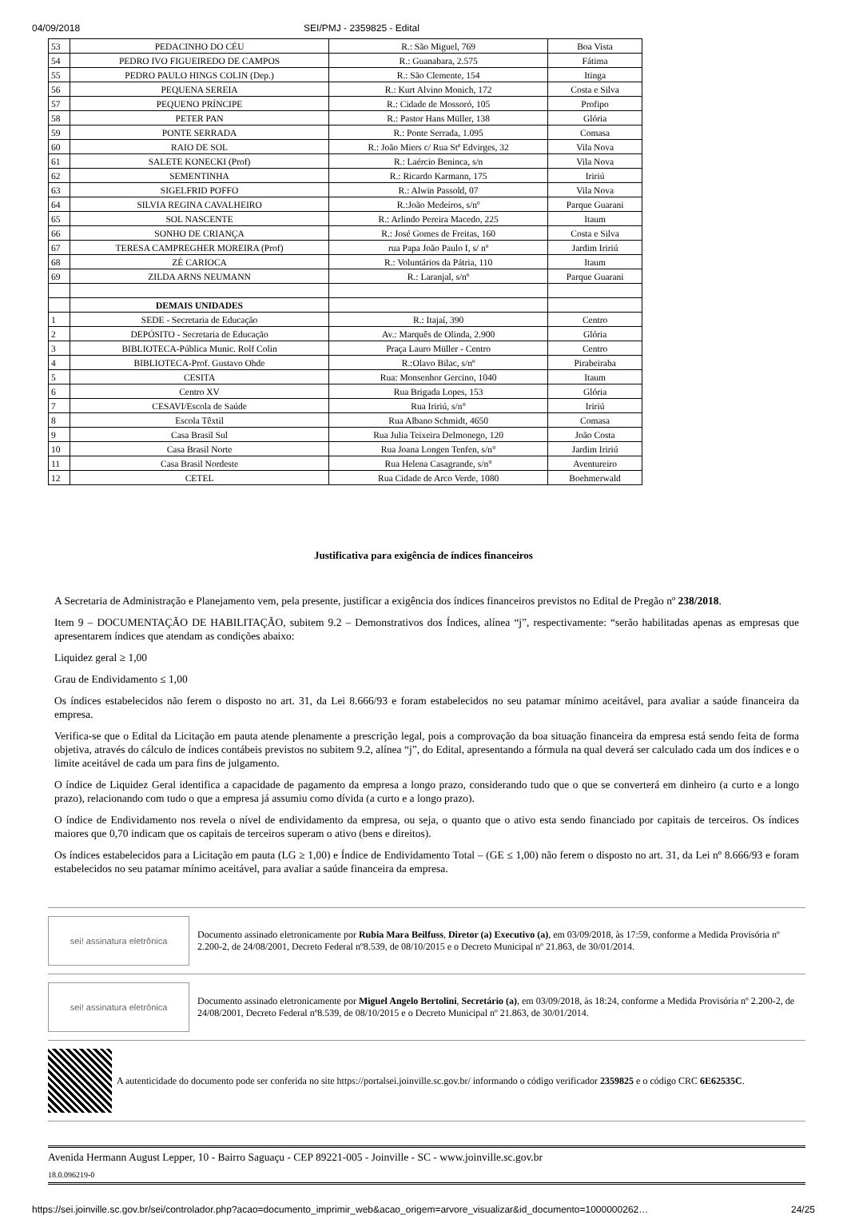04/09/2018 SEI/PMJ - 2359825 - Edital
| 53 | PEDACINHO DO CÉU | R.: São Miguel, 769 | Boa Vista |
| 54 | PEDRO IVO FIGUEIREDO DE CAMPOS | R.: Guanabara, 2.575 | Fátima |
| 55 | PEDRO PAULO HINGS COLIN (Dep.) | R.: São Clemente, 154 | Itinga |
| 56 | PEQUENA SEREIA | R.: Kurt Alvino Monich, 172 | Costa e Silva |
| 57 | PEQUENO PRÍNCIPE | R.: Cidade de Mossoró, 105 | Profipo |
| 58 | PETER PAN | R.: Pastor Hans Müller, 138 | Glória |
| 59 | PONTE SERRADA | R.: Ponte Serrada, 1.095 | Comasa |
| 60 | RAIO DE SOL | R.: João Miers c/ Rua Stª Edvirges, 32 | Vila Nova |
| 61 | SALETE KONECKI (Prof) | R.: Laércio Beninca, s/n | Vila Nova |
| 62 | SEMENTINHA | R.: Ricardo Karmann, 175 | Iririú |
| 63 | SIGELFRID POFFO | R.: Alwin Passold, 07 | Vila Nova |
| 64 | SILVIA REGINA CAVALHEIRO | R.:João Medeiros, s/nº | Parque Guarani |
| 65 | SOL NASCENTE | R.: Arlindo Pereira Macedo, 225 | Itaum |
| 66 | SONHO DE CRIANÇA | R.: José Gomes de Freitas, 160 | Costa e Silva |
| 67 | TERESA CAMPREGHER MOREIRA (Prof) | rua Papa João Paulo I, s/ nº | Jardim Iririú |
| 68 | ZÉ CARIOCA | R.: Voluntários da Pátria, 110 | Itaum |
| 69 | ZILDA ARNS NEUMANN | R.: Laranjal, s/nº | Parque Guarani |
| | DEMAIS UNIDADES | | |
| 1 | SEDE - Secretaria de Educação | R.: Itajaí, 390 | Centro |
| 2 | DEPÓSITO - Secretaria de Educação | Av.: Marquês de Olinda, 2.900 | Glória |
| 3 | BIBLIOTECA-Pública Munic. Rolf Colin | Praça Lauro Müller - Centro | Centro |
| 4 | BIBLIOTECA-Prof. Gustavo Ohde | R.:Olavo Bilac, s/nº | Pirabeiraba |
| 5 | CESITA | Rua: Monsenhor Gercino, 1040 | Itaum |
| 6 | Centro XV | Rua Brigada Lopes, 153 | Glória |
| 7 | CESAVI/Escola de Saúde | Rua Iririú, s/n° | Iririú |
| 8 | Escola Têxtil | Rua Albano Schmidt, 4650 | Comasa |
| 9 | Casa Brasil Sul | Rua Julia Teixeira Delmonego, 120 | João Costa |
| 10 | Casa Brasil Norte | Rua Joana Longen Tenfen, s/n° | Jardim Iririú |
| 11 | Casa Brasil Nordeste | Rua Helena Casagrande, s/n° | Aventureiro |
| 12 | CETEL | Rua Cidade de Arco Verde, 1080 | Boehmerwald |
Justificativa para exigência de índices financeiros
A Secretaria de Administração e Planejamento vem, pela presente, justificar a exigência dos índices financeiros previstos no Edital de Pregão nº 238/2018.
Item 9 – DOCUMENTAÇÃO DE HABILITAÇÃO, subitem 9.2 – Demonstrativos dos Índices, alínea “j”, respectivamente: “serão habilitadas apenas as empresas que apresentarem índices que atendam as condições abaixo:
Liquidez geral ≥ 1,00
Grau de Endividamento ≤ 1,00
Os índices estabelecidos não ferem o disposto no art. 31, da Lei 8.666/93 e foram estabelecidos no seu patamar mínimo aceitável, para avaliar a saúde financeira da empresa.
Verifica-se que o Edital da Licitação em pauta atende plenamente a prescrição legal, pois a comprovação da boa situação financeira da empresa está sendo feita de forma objetiva, através do cálculo de índices contábeis previstos no subitem 9.2, alínea “j”, do Edital, apresentando a fórmula na qual deverá ser calculado cada um dos índices e o limite aceitável de cada um para fins de julgamento.
O índice de Liquidez Geral identifica a capacidade de pagamento da empresa a longo prazo, considerando tudo que o que se converterá em dinheiro (a curto e a longo prazo), relacionando com tudo o que a empresa já assumiu como dívida (a curto e a longo prazo).
O índice de Endividamento nos revela o nível de endividamento da empresa, ou seja, o quanto que o ativo esta sendo financiado por capitais de terceiros. Os índices maiores que 0,70 indicam que os capitais de terceiros superam o ativo (bens e direitos).
Os índices estabelecidos para a Licitação em pauta (LG ≥ 1,00) e Índice de Endividamento Total – (GE ≤ 1,00) não ferem o disposto no art. 31, da Lei nº 8.666/93 e foram estabelecidos no seu patamar mínimo aceitável, para avaliar a saúde financeira da empresa.
sei! assinatura eletrônica
Documento assinado eletronicamente por Rubia Mara Beilfuss, Diretor (a) Executivo (a), em 03/09/2018, às 17:59, conforme a Medida Provisória nº 2.200-2, de 24/08/2001, Decreto Federal nº8.539, de 08/10/2015 e o Decreto Municipal nº 21.863, de 30/01/2014.
sei! assinatura eletrônica
Documento assinado eletronicamente por Miguel Angelo Bertolini, Secretário (a), em 03/09/2018, às 18:24, conforme a Medida Provisória nº 2.200-2, de 24/08/2001, Decreto Federal nº8.539, de 08/10/2015 e o Decreto Municipal nº 21.863, de 30/01/2014.
A autenticidade do documento pode ser conferida no site https://portalsei.joinville.sc.gov.br/ informando o código verificador 2359825 e o código CRC 6E62535C.
Avenida Hermann August Lepper, 10 - Bairro Saguaçu - CEP 89221-005 - Joinville - SC - www.joinville.sc.gov.br
18.0.096219-0
https://sei.joinville.sc.gov.br/sei/controlador.php?acao=documento_imprimir_web&acao_origem=arvore_visualizar&id_documento=1000000262… 24/25